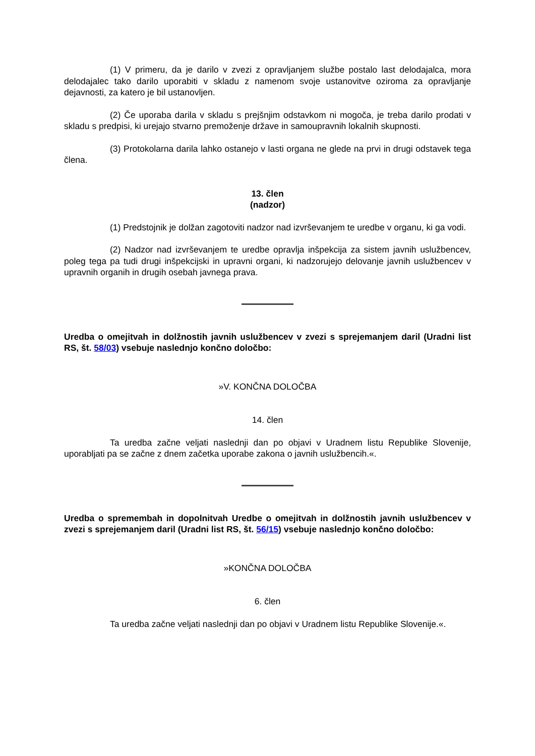(1) V primeru, da je darilo v zvezi z opravljanjem službe postalo last delodajalca, mora delodajalec tako darilo uporabiti v skladu z namenom svoje ustanovitve oziroma za opravljanje dejavnosti, za katero je bil ustanovljen.
(2) Če uporaba darila v skladu s prejšnjim odstavkom ni mogoča, je treba darilo prodati v skladu s predpisi, ki urejajo stvarno premoženje države in samoupravnih lokalnih skupnosti.
(3) Protokolarna darila lahko ostanejo v lasti organa ne glede na prvi in drugi odstavek tega člena.
13. člen
(nadzor)
(1) Predstojnik je dolžan zagotoviti nadzor nad izvrševanjem te uredbe v organu, ki ga vodi.
(2) Nadzor nad izvrševanjem te uredbe opravlja inšpekcija za sistem javnih uslužbencev, poleg tega pa tudi drugi inšpekcijski in upravni organi, ki nadzorujejo delovanje javnih uslužbencev v upravnih organih in drugih osebah javnega prava.
Uredba o omejitvah in dolžnostih javnih uslužbencev v zvezi s sprejemanjem daril (Uradni list RS, št. 58/03) vsebuje naslednjo končno določbo:
»V. KONČNA DOLOČBA
14. člen
Ta uredba začne veljati naslednji dan po objavi v Uradnem listu Republike Slovenije, uporabljati pa se začne z dnem začetka uporabe zakona o javnih uslužbencih.«.
Uredba o spremembah in dopolnitvah Uredbe o omejitvah in dolžnostih javnih uslužbencev v zvezi s sprejemanjem daril (Uradni list RS, št. 56/15) vsebuje naslednjo končno določbo:
»KONČNA DOLOČBA
6. člen
Ta uredba začne veljati naslednji dan po objavi v Uradnem listu Republike Slovenije.«.